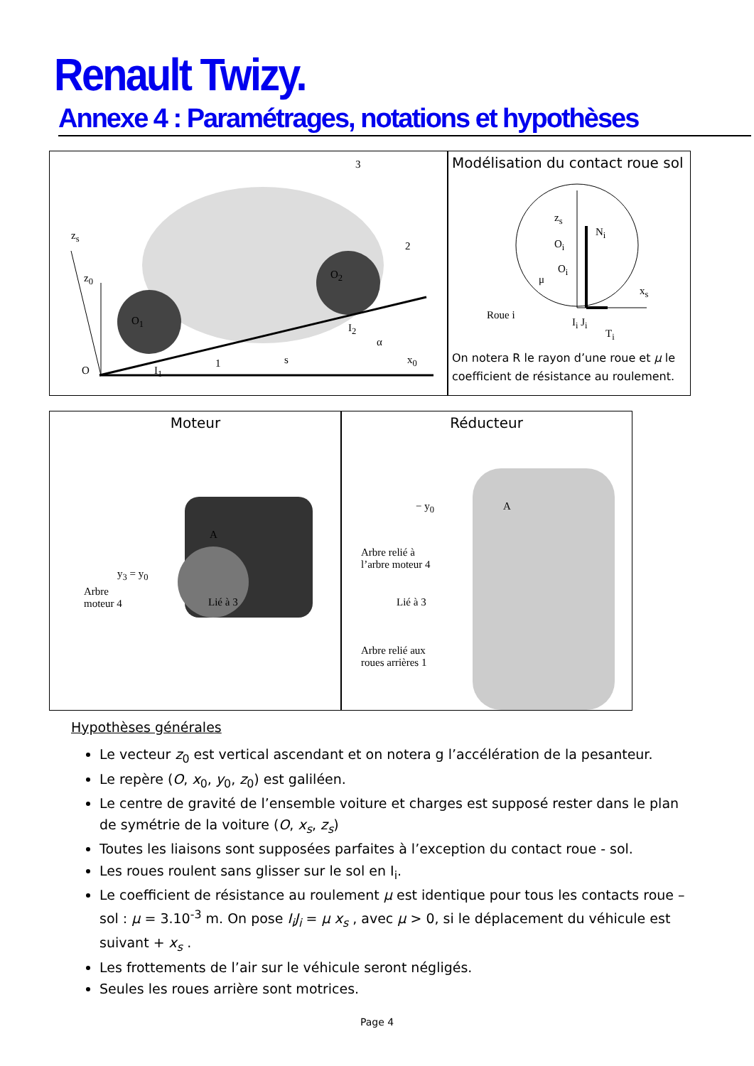Renault Twizy.
Annexe 4 : Paramétrages, notations et hypothèses
z<sub>s</sub>
z<sub>0</sub>
3
2
O<sub>2</sub>
O<sub>1</sub>
I<sub>2</sub>
α
x<sub>0</sub> s 1
O I<sub>1</sub>
Modélisation du contact roue sol
z<sub>s</sub>
N<sub>i</sub>
O<sub>i</sub>
O<sub>i</sub>
μ
x<sub>s</sub>
Roue i
I<sub>i</sub> J<sub>i</sub>
T<sub>i</sub>
On notera R le rayon d’une roue et μ le coefficient de résistance au roulement.
Moteur
A
y<sub>3</sub> = y<sub>0</sub>
Arbre
moteur 4 Lié à 3
Réducteur
− y<sub>0</sub> A
Arbre relié à
l’arbre moteur 4
Lié à 3
Arbre relié aux
roues arrières 1
Hypothèses générales
Le vecteur z<sub>0</sub> est vertical ascendant et on notera g l’accélération de la pesanteur.
Le repère (O, x<sub>0</sub>, y<sub>0</sub>, z<sub>0</sub>) est galiléen.
Le centre de gravité de l’ensemble voiture et charges est supposé rester dans le plan de symétrie de la voiture (O, x<sub>s</sub>, z<sub>s</sub>)
Toutes les liaisons sont supposées parfaites à l’exception du contact roue - sol.
Les roues roulent sans glisser sur le sol en I<sub>i</sub>.
Le coefficient de résistance au roulement μ est identique pour tous les contacts roue – sol : μ = 3.10<sup>-3</sup> m. On pose I<sub>i</sub>J<sub>i</sub> = μ x<sub>s</sub> , avec μ > 0, si le déplacement du véhicule est suivant + x<sub>s</sub> .
Les frottements de l’air sur le véhicule seront négligés.
Seules les roues arrière sont motrices.
Page 4